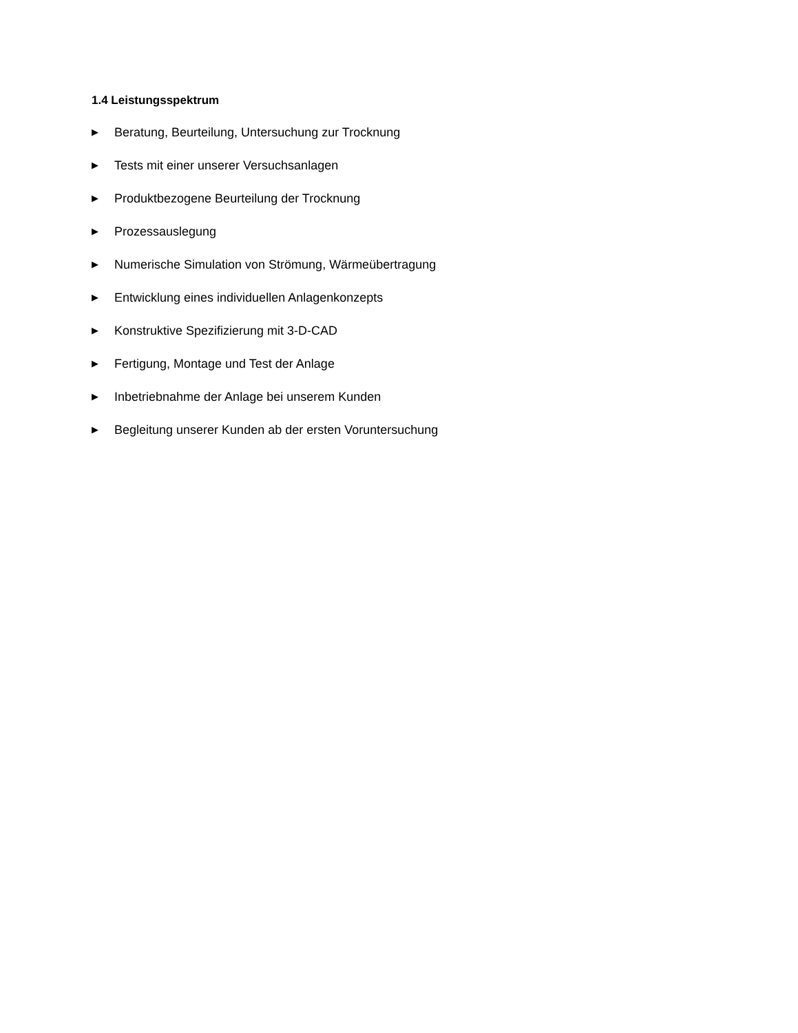1.4 Leistungsspektrum
▶ Beratung, Beurteilung, Untersuchung zur Trocknung
▶ Tests mit einer unserer Versuchsanlagen
▶ Produktbezogene Beurteilung der Trocknung
▶ Prozessauslegung
▶ Numerische Simulation von Strömung, Wärmeübertragung
▶ Entwicklung eines individuellen Anlagenkonzepts
▶ Konstruktive Spezifizierung mit 3-D-CAD
▶ Fertigung, Montage und Test der Anlage
▶ Inbetriebnahme der Anlage bei unserem Kunden
▶ Begleitung unserer Kunden ab der ersten Voruntersuchung